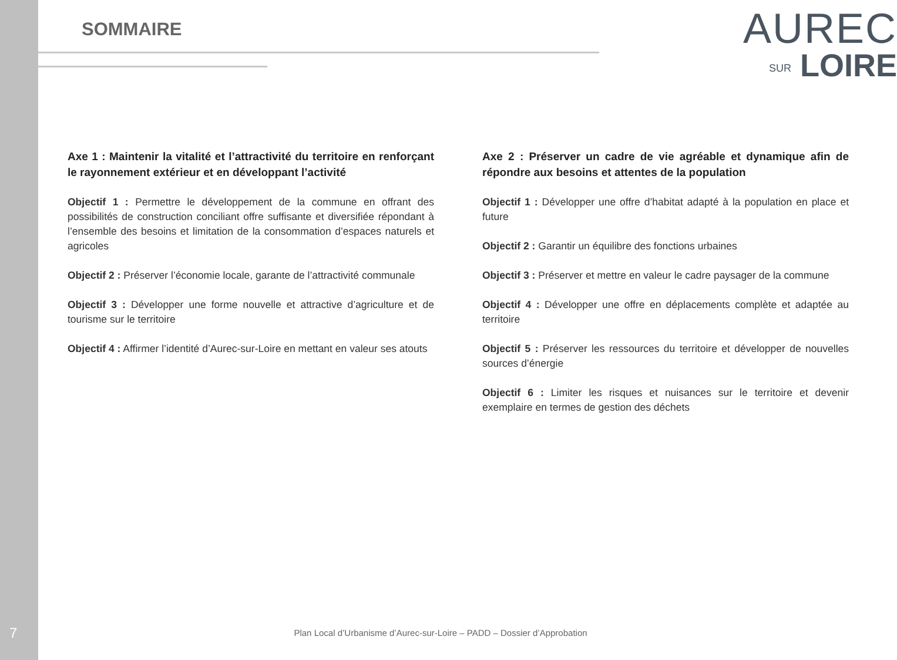SOMMAIRE
AUREC
SUR LOIRE
Axe 1 : Maintenir la vitalité et l’attractivité du territoire en renforçant le rayonnement extérieur et en développant l’activité
Objectif 1 : Permettre le développement de la commune en offrant des possibilités de construction conciliant offre suffisante et diversifiée répondant à l’ensemble des besoins et limitation de la consommation d’espaces naturels et agricoles
Objectif 2 : Préserver l’économie locale, garante de l’attractivité communale
Objectif 3 : Développer une forme nouvelle et attractive d’agriculture et de tourisme sur le territoire
Objectif 4 : Affirmer l’identité d’Aurec-sur-Loire en mettant en valeur ses atouts
Axe 2 : Préserver un cadre de vie agréable et dynamique afin de répondre aux besoins et attentes de la population
Objectif 1 : Développer une offre d’habitat adapté à la population en place et future
Objectif 2 : Garantir un équilibre des fonctions urbaines
Objectif 3 : Préserver et mettre en valeur le cadre paysager de la commune
Objectif 4 : Développer une offre en déplacements complète et adaptée au territoire
Objectif 5 : Préserver les ressources du territoire et développer de nouvelles sources d’énergie
Objectif 6 : Limiter les risques et nuisances sur le territoire et devenir exemplaire en termes de gestion des déchets
7
Plan Local d’Urbanisme d’Aurec-sur-Loire – PADD – Dossier d’Approbation